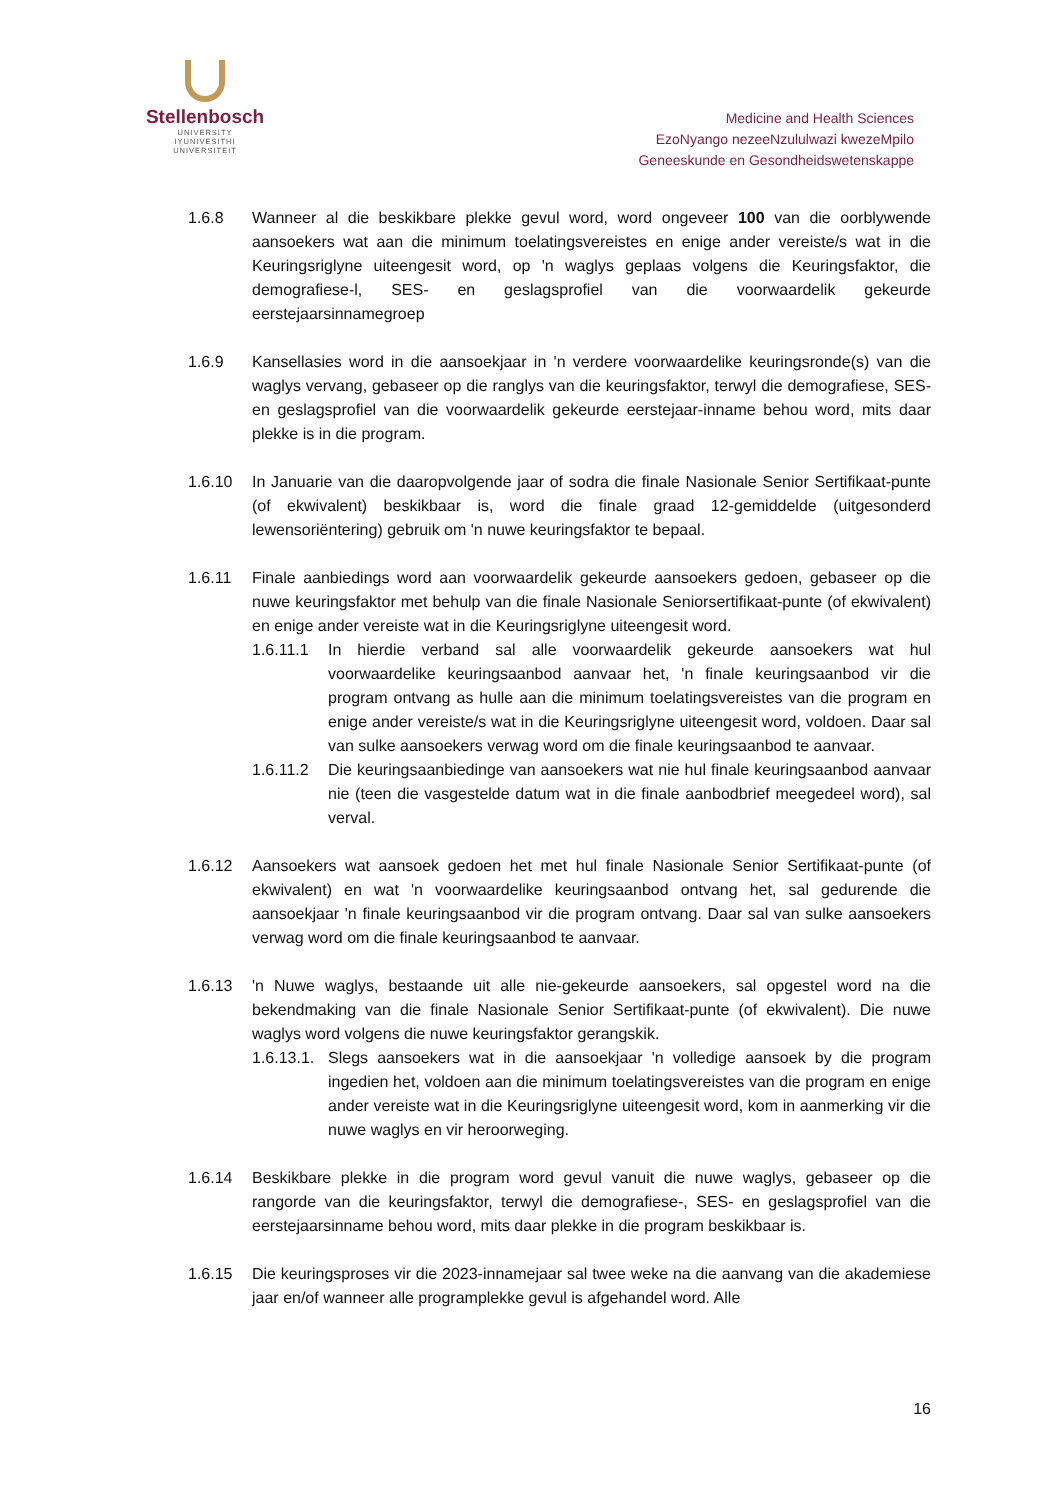Stellenbosch
UNIVERSITY
IYUNIVESITHI
UNIVERSITEIT
Medicine and Health Sciences
EzoNyango nezeeNzululwazi kwezeMpilo
Geneeskunde en Gesondheidswetenskappe
1.6.8 Wanneer al die beskikbare plekke gevul word, word ongeveer 100 van die oorblywende aansoekers wat aan die minimum toelatingsvereistes en enige ander vereiste/s wat in die Keuringsriglyne uiteengesit word, op 'n waglys geplaas volgens die Keuringsfaktor, die demografiese-l, SES- en geslagsprofiel van die voorwaardelik gekeurde eerstejaarsinnamegroep
1.6.9 Kansellasies word in die aansoekjaar in 'n verdere voorwaardelike keuringsronde(s) van die waglys vervang, gebaseer op die ranglys van die keuringsfaktor, terwyl die demografiese, SES- en geslagsprofiel van die voorwaardelik gekeurde eerstejaar-inname behou word, mits daar plekke is in die program.
1.6.10 In Januarie van die daaropvolgende jaar of sodra die finale Nasionale Senior Sertifikaat-punte (of ekwivalent) beskikbaar is, word die finale graad 12-gemiddelde (uitgesonderd lewensoriëntering) gebruik om 'n nuwe keuringsfaktor te bepaal.
1.6.11 Finale aanbiedings word aan voorwaardelik gekeurde aansoekers gedoen, gebaseer op die nuwe keuringsfaktor met behulp van die finale Nasionale Seniorsertifikaat-punte (of ekwivalent) en enige ander vereiste wat in die Keuringsriglyne uiteengesit word.
1.6.11.1
In hierdie verband sal alle voorwaardelik gekeurde aansoekers wat hul voorwaardelike keuringsaanbod aanvaar het, 'n finale keuringsaanbod vir die program ontvang as hulle aan die minimum toelatingsvereistes van die program en enige ander vereiste/s wat in die Keuringsriglyne uiteengesit word, voldoen. Daar sal van sulke aansoekers verwag word om die finale keuringsaanbod te aanvaar.
1.6.11.2
Die keuringsaanbiedinge van aansoekers wat nie hul finale keuringsaanbod aanvaar nie (teen die vasgestelde datum wat in die finale aanbodbrief meegedeel word), sal verval.
1.6.12 Aansoekers wat aansoek gedoen het met hul finale Nasionale Senior Sertifikaat-punte (of ekwivalent) en wat 'n voorwaardelike keuringsaanbod ontvang het, sal gedurende die aansoekjaar 'n finale keuringsaanbod vir die program ontvang. Daar sal van sulke aansoekers verwag word om die finale keuringsaanbod te aanvaar.
1.6.13 'n Nuwe waglys, bestaande uit alle nie-gekeurde aansoekers, sal opgestel word na die bekendmaking van die finale Nasionale Senior Sertifikaat-punte (of ekwivalent). Die nuwe waglys word volgens die nuwe keuringsfaktor gerangskik.
1.6.13.1.
Slegs aansoekers wat in die aansoekjaar 'n volledige aansoek by die program ingedien het, voldoen aan die minimum toelatingsvereistes van die program en enige ander vereiste wat in die Keuringsriglyne uiteengesit word, kom in aanmerking vir die nuwe waglys en vir heroorweging.
1.6.14 Beskikbare plekke in die program word gevul vanuit die nuwe waglys, gebaseer op die rangorde van die keuringsfaktor, terwyl die demografiese-, SES- en geslagsprofiel van die eerstejaarsinname behou word, mits daar plekke in die program beskikbaar is.
1.6.15 Die keuringsproses vir die 2023-innamejaar sal twee weke na die aanvang van die akademiese jaar en/of wanneer alle programplekke gevul is afgehandel word. Alle
16